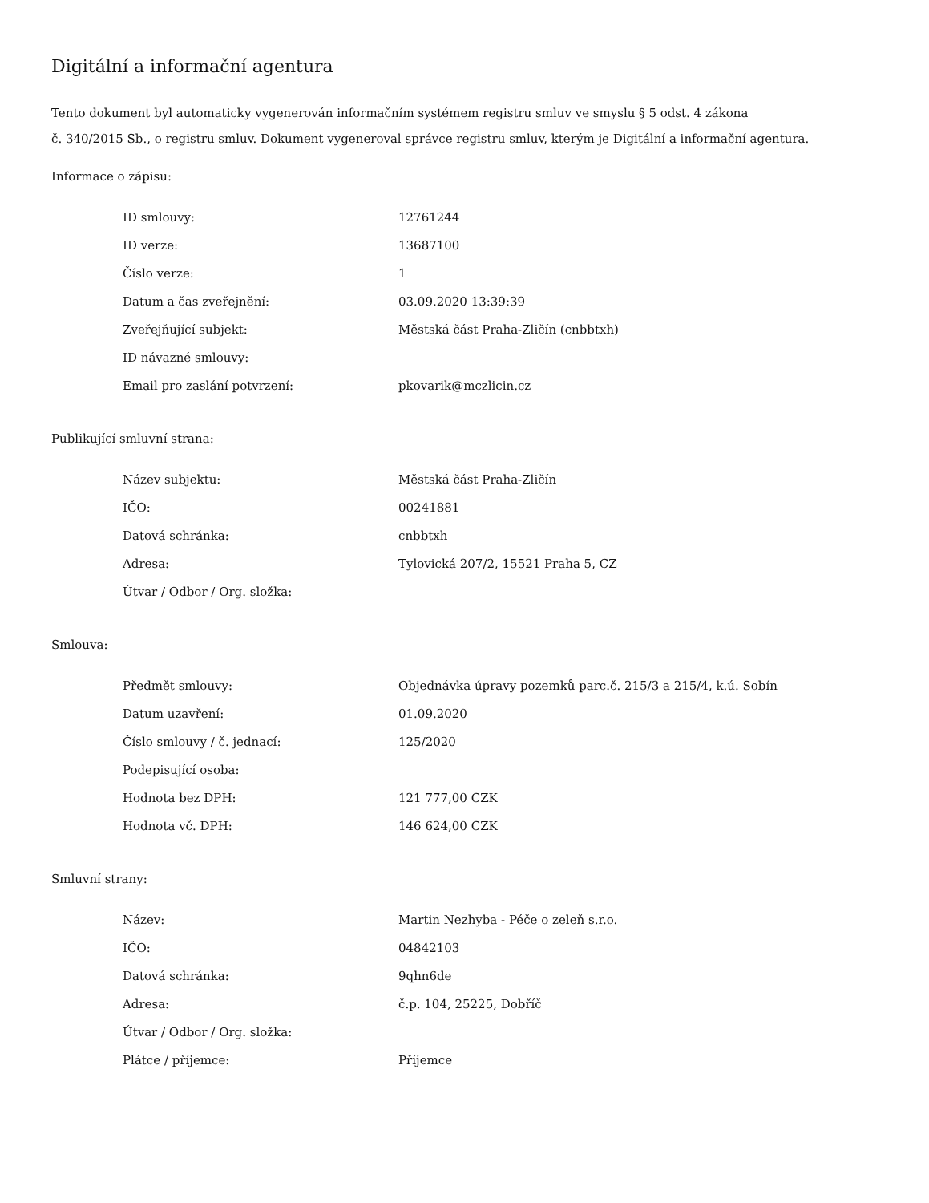Digitální a informační agentura
Tento dokument byl automaticky vygenerován informačním systémem registru smluv ve smyslu § 5 odst. 4 zákona
č. 340/2015 Sb., o registru smluv. Dokument vygeneroval správce registru smluv, kterým je Digitální a informační agentura.
Informace o zápisu:
| ID smlouvy: | 12761244 |
| ID verze: | 13687100 |
| Číslo verze: | 1 |
| Datum a čas zveřejnění: | 03.09.2020 13:39:39 |
| Zveřejňující subjekt: | Městská část Praha-Zličín (cnbbtxh) |
| ID návazné smlouvy: | |
| Email pro zaslání potvrzení: | pkovarik@mczlicin.cz |
Publikující smluvní strana:
| Název subjektu: | Městská část Praha-Zličín |
| IČO: | 00241881 |
| Datová schránka: | cnbbtxh |
| Adresa: | Tylovická 207/2, 15521 Praha 5, CZ |
| Útvar / Odbor / Org. složka: | |
Smlouva:
| Předmět smlouvy: | Objednávka úpravy pozemků parc.č. 215/3 a 215/4, k.ú. Sobín |
| Datum uzavření: | 01.09.2020 |
| Číslo smlouvy / č. jednací: | 125/2020 |
| Podepisující osoba: | |
| Hodnota bez DPH: | 121 777,00 CZK |
| Hodnota vč. DPH: | 146 624,00 CZK |
Smluvní strany:
| Název: | Martin Nezhyba - Péče o zeleň s.r.o. |
| IČO: | 04842103 |
| Datová schránka: | 9qhn6de |
| Adresa: | č.p. 104, 25225, Dobříč |
| Útvar / Odbor / Org. složka: | |
| Plátce / příjemce: | Příjemce |